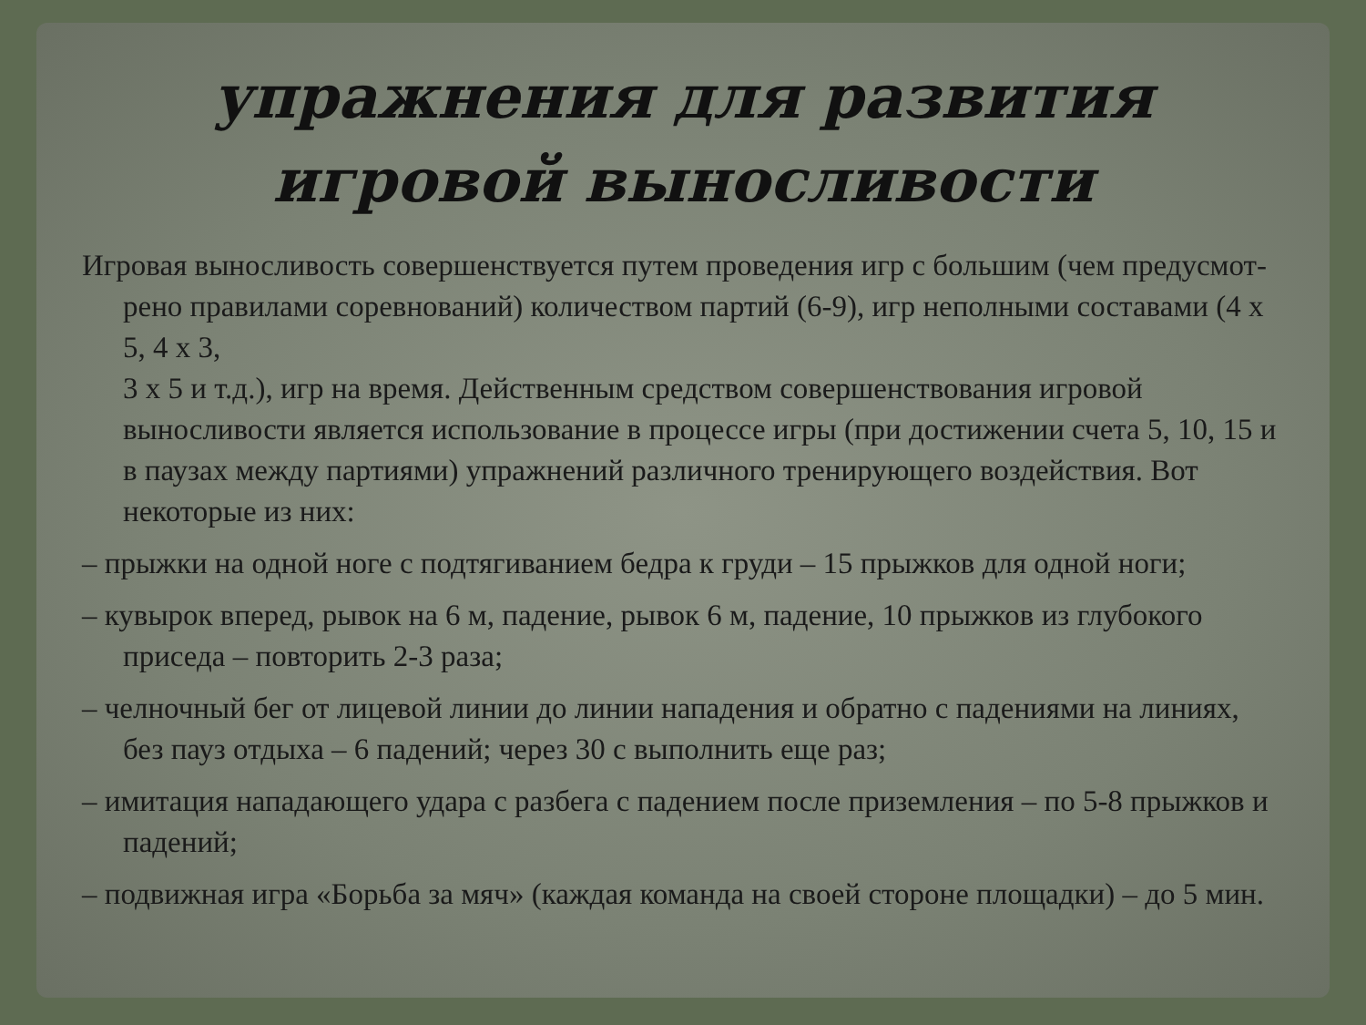упражнения для развития игровой выносливости
Игровая выносливость совершенствуется путем проведения игр с большим (чем предусмот-рено правилами соревнований) количеством партий (6-9), игр неполными составами (4 х 5, 4 х 3,
3 х 5 и т.д.), игр на время. Действенным средством совершенствования игровой выносливости является использование в процессе игры (при достижении счета 5, 10, 15 и в паузах между партиями) упражнений различного тренирующего воздействия. Вот некоторые из них:
– прыжки на одной ноге с подтягиванием бедра к груди – 15 прыжков для одной ноги;
– кувырок вперед, рывок на 6 м, падение, рывок 6 м, падение, 10 прыжков из глубокого приседа – повторить 2-3 раза;
– челночный бег от лицевой линии до линии нападения и обратно с падениями на линиях, без пауз отдыха – 6 падений; через 30 с выполнить еще раз;
– имитация нападающего удара с разбега с падением после приземления – по 5-8 прыжков и падений;
– подвижная игра «Борьба за мяч» (каждая команда на своей стороне площадки) – до 5 мин.